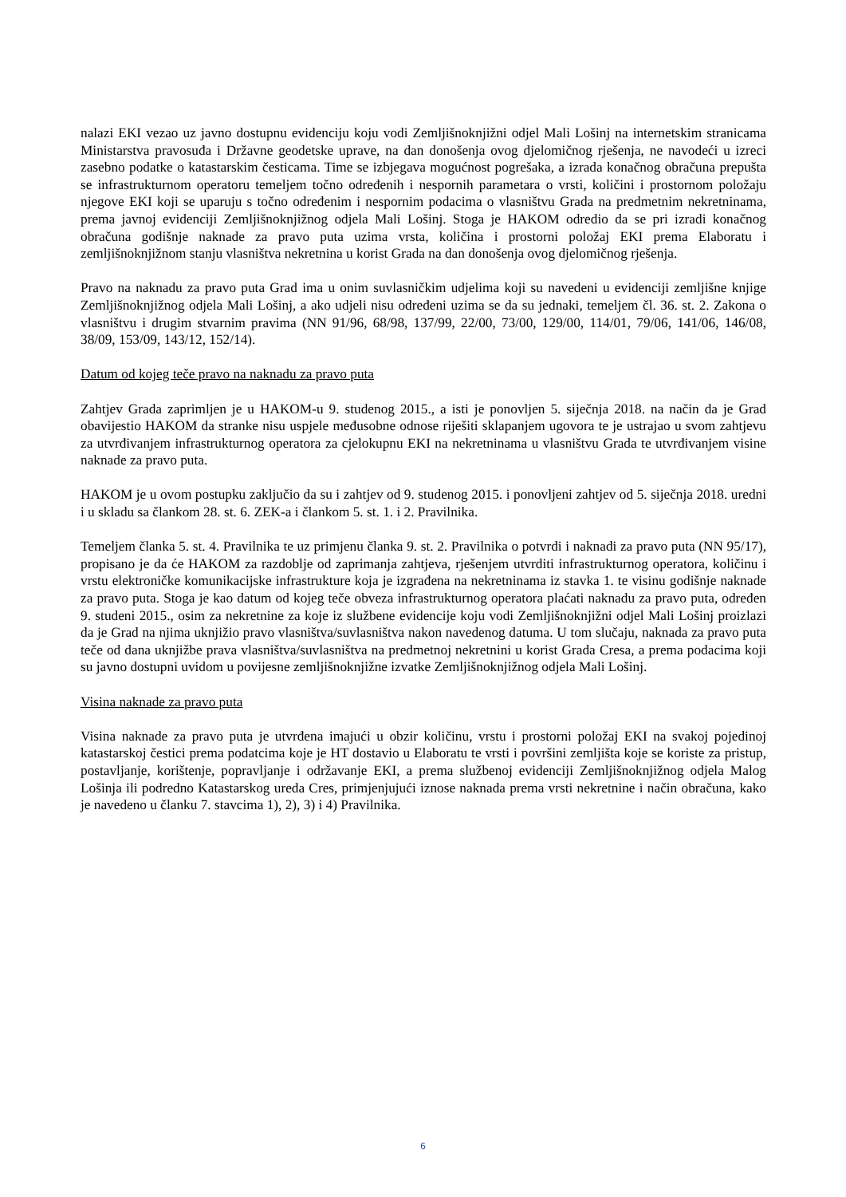nalazi EKI vezao uz javno dostupnu evidenciju koju vodi Zemljišnoknjižni odjel Mali Lošinj na internetskim stranicama Ministarstva pravosuđa i Državne geodetske uprave, na dan donošenja ovog djelomičnog rješenja, ne navodeći u izreci zasebno podatke o katastarskim česticama. Time se izbjegava mogućnost pogrešaka, a izrada konačnog obračuna prepušta se infrastrukturnom operatoru temeljem točno određenih i nespornih parametara o vrsti, količini i prostornom položaju njegove EKI koji se uparuju s točno određenim i nespornim podacima o vlasništvu Grada na predmetnim nekretninama, prema javnoj evidenciji Zemljišnoknjižnog odjela Mali Lošinj. Stoga je HAKOM odredio da se pri izradi konačnog obračuna godišnje naknade za pravo puta uzima vrsta, količina i prostorni položaj EKI prema Elaboratu i zemljišnoknjižnom stanju vlasništva nekretnina u korist Grada na dan donošenja ovog djelomičnog rješenja.
Pravo na naknadu za pravo puta Grad ima u onim suvlasničkim udjelima koji su navedeni u evidenciji zemljišne knjige Zemljišnoknjižnog odjela Mali Lošinj, a ako udjeli nisu određeni uzima se da su jednaki, temeljem čl. 36. st. 2. Zakona o vlasništvu i drugim stvarnim pravima (NN 91/96, 68/98, 137/99, 22/00, 73/00, 129/00, 114/01, 79/06, 141/06, 146/08, 38/09, 153/09, 143/12, 152/14).
Datum od kojeg teče pravo na naknadu za pravo puta
Zahtjev Grada zaprimljen je u HAKOM-u 9. studenog 2015., a isti je ponovljen 5. siječnja 2018. na način da je Grad obavijestio HAKOM da stranke nisu uspjele međusobne odnose riješiti sklapanjem ugovora te je ustrajao u svom zahtjevu za utvrđivanjem infrastrukturnog operatora za cjelokupnu EKI na nekretninama u vlasništvu Grada te utvrđivanjem visine naknade za pravo puta.
HAKOM je u ovom postupku zaključio da su i zahtjev od 9. studenog 2015. i ponovljeni zahtjev od 5. siječnja 2018. uredni i u skladu sa člankom 28. st. 6. ZEK-a i člankom 5. st. 1. i 2. Pravilnika.
Temeljem članka 5. st. 4. Pravilnika te uz primjenu članka 9. st. 2. Pravilnika o potvrdi i naknadi za pravo puta (NN 95/17), propisano je da će HAKOM za razdoblje od zaprimanja zahtjeva, rješenjem utvrditi infrastrukturnog operatora, količinu i vrstu elektroničke komunikacijske infrastrukture koja je izgrađena na nekretninama iz stavka 1. te visinu godišnje naknade za pravo puta. Stoga je kao datum od kojeg teče obveza infrastrukturnog operatora plaćati naknadu za pravo puta, određen 9. studeni 2015., osim za nekretnine za koje iz službene evidencije koju vodi Zemljišnoknjižni odjel Mali Lošinj proizlazi da je Grad na njima uknjižio pravo vlasništva/suvlasništva nakon navedenog datuma. U tom slučaju, naknada za pravo puta teče od dana uknjižbe prava vlasništva/suvlasništva na predmetnoj nekretnini u korist Grada Cresa, a prema podacima koji su javno dostupni uvidom u povijesne zemljišnoknjižne izvatke Zemljišnoknjižnog odjela Mali Lošinj.
Visina naknade za pravo puta
Visina naknade za pravo puta je utvrđena imajući u obzir količinu, vrstu i prostorni položaj EKI na svakoj pojedinoj katastarskoj čestici prema podatcima koje je HT dostavio u Elaboratu te vrsti i površini zemljišta koje se koriste za pristup, postavljanje, korištenje, popravljanje i održavanje EKI, a prema službenoj evidenciji Zemljišnoknjižnog odjela Malog Lošinja ili podredno Katastarskog ureda Cres, primjenjujući iznose naknada prema vrsti nekretnine i način obračuna, kako je navedeno u članku 7. stavcima 1), 2), 3) i 4) Pravilnika.
6